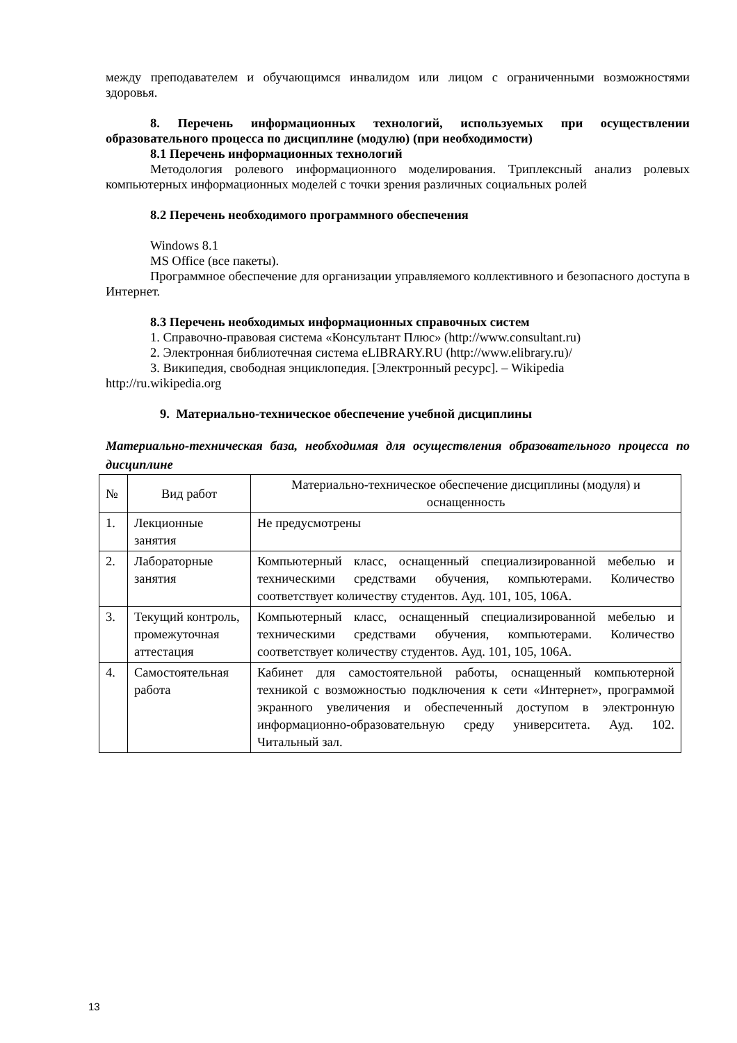между преподавателем и обучающимся инвалидом или лицом с ограниченными возможностями здоровья.
8. Перечень информационных технологий, используемых при осуществлении образовательного процесса по дисциплине (модулю) (при необходимости)
8.1 Перечень информационных технологий
Методология ролевого информационного моделирования. Триплексный анализ ролевых компьютерных информационных моделей с точки зрения различных социальных ролей
8.2 Перечень необходимого программного обеспечения
Windows 8.1
MS Office (все пакеты).
Программное обеспечение для организации управляемого коллективного и безопасного доступа в Интернет.
8.3 Перечень необходимых информационных справочных систем
1. Справочно-правовая система «Консультант Плюс» (http://www.consultant.ru)
2. Электронная библиотечная система eLIBRARY.RU (http://www.elibrary.ru)/
3. Википедия, свободная энциклопедия. [Электронный ресурс]. – Wikipedia
http://ru.wikipedia.org
9. Материально-техническое обеспечение учебной дисциплины
Материально-техническая база, необходимая для осуществления образовательного процесса по дисциплине
| № | Вид работ | Материально-техническое обеспечение дисциплины (модуля) и оснащенность |
| --- | --- | --- |
| 1. | Лекционные занятия | Не предусмотрены |
| 2. | Лабораторные занятия | Компьютерный класс, оснащенный специализированной мебелью и техническими средствами обучения, компьютерами. Количество соответствует количеству студентов. Ауд. 101, 105, 106А. |
| 3. | Текущий контроль, промежуточная аттестация | Компьютерный класс, оснащенный специализированной мебелью и техническими средствами обучения, компьютерами. Количество соответствует количеству студентов. Ауд. 101, 105, 106А. |
| 4. | Самостоятельная работа | Кабинет для самостоятельной работы, оснащенный компьютерной техникой с возможностью подключения к сети «Интернет», программой экранного увеличения и обеспеченный доступом в электронную информационно-образовательную среду университета. Ауд. 102. Читальный зал. |
13